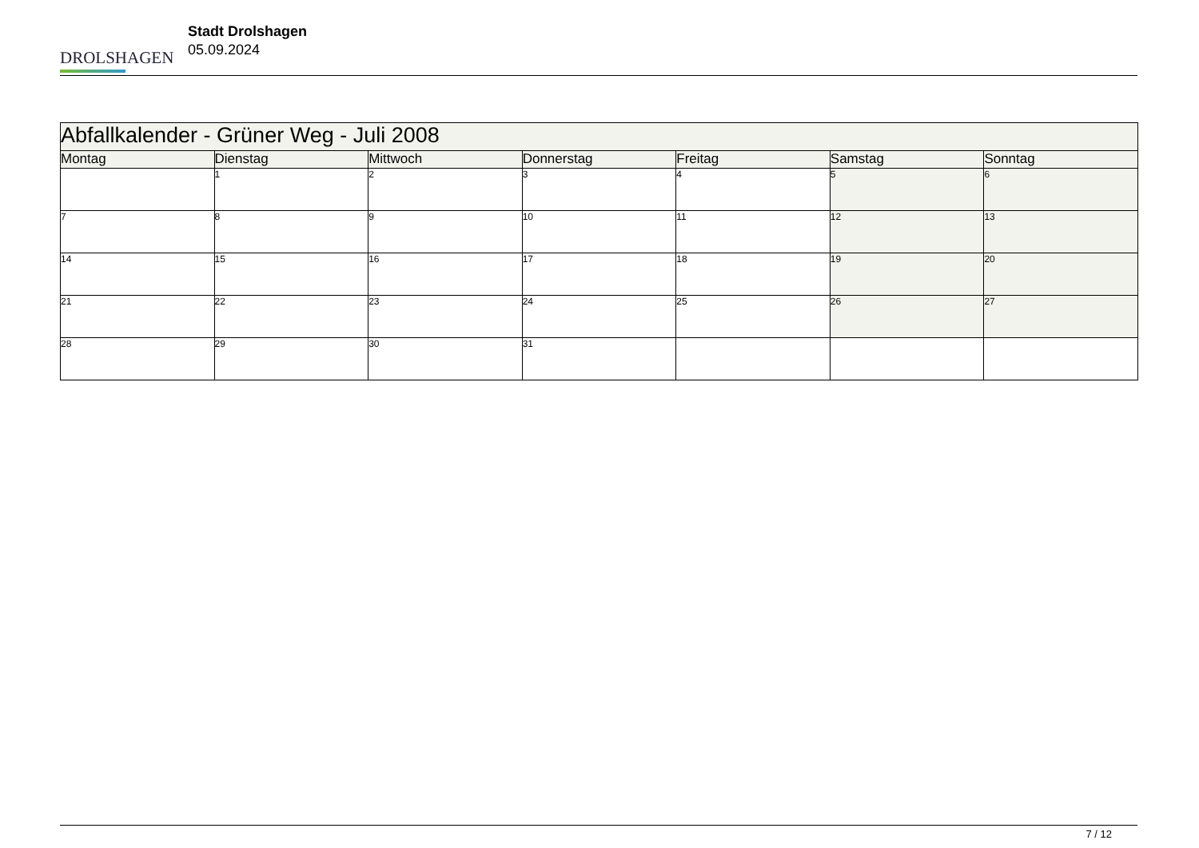DROLSHAGEN
Stadt Drolshagen
05.09.2024
| Abfallkalender - Grüner Weg - Juli 2008 | | | | | | |
| Montag | Dienstag | Mittwoch | Donnerstag | Freitag | Samstag | Sonntag |
| | 1 | 2 | 3 | 4 | 5 | 6 |
| 7 | 8 | 9 | 10 | 11 | 12 | 13 |
| 14 | 15 | 16 | 17 | 18 | 19 | 20 |
| 21 | 22 | 23 | 24 | 25 | 26 | 27 |
| 28 | 29 | 30 | 31 | | | |
7 / 12